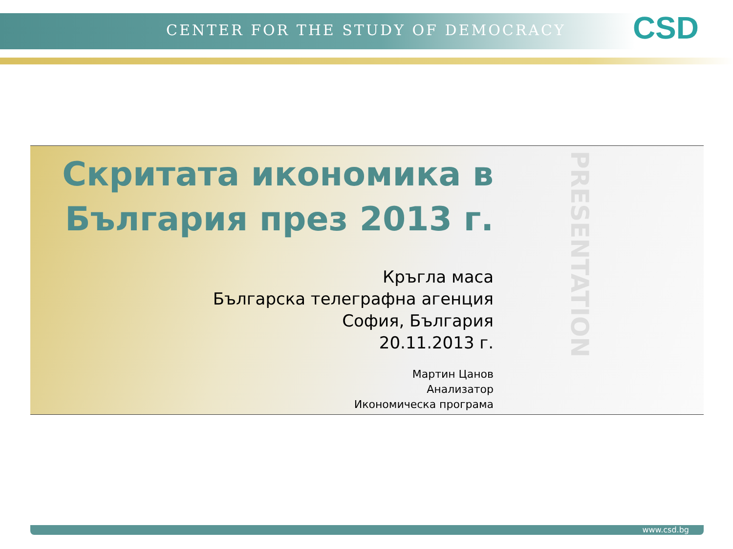CENTER FOR THE STUDY OF DEMOCRACY
CSD
PRESENTATION
Скритата икономика в България през 2013 г.
Кръгла маса
Българска телеграфна агенция
София, България
20.11.2013 г.
Мартин Цанов
Анализатор
Икономическа програма
www.csd.bg